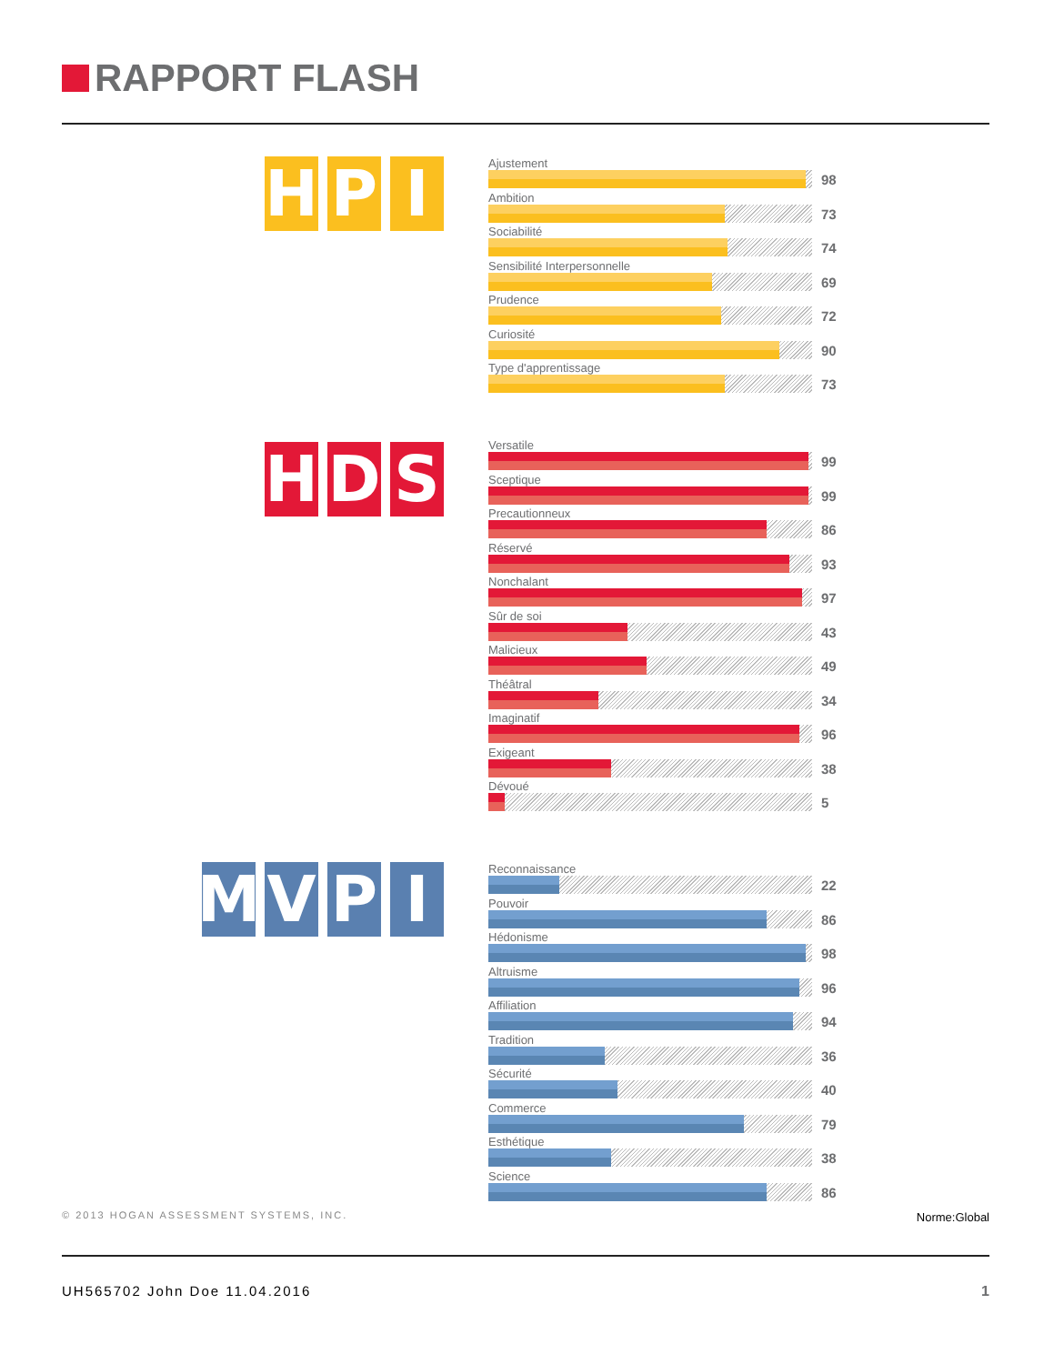RAPPORT FLASH
H P I
Ajustement
98
Ambition
73
Sociabilité
74
Sensibilité Interpersonnelle
69
Prudence
72
Curiosité
90
Type d'apprentissage
73
H D S
Versatile
99
Sceptique
99
Precautionneux
86
Réservé
93
Nonchalant
97
Sûr de soi
43
Malicieux
49
Théâtral
34
Imaginatif
96
Exigeant
38
Dévoué
5
M V P I
Reconnaissance
22
Pouvoir
86
Hédonisme
98
Altruisme
96
Affiliation
94
Tradition
36
Sécurité
40
Commerce
79
Esthétique
38
Science
86
© 2013 HOGAN ASSESSMENT SYSTEMS, INC.
Norme:Global
UH565702 John Doe 11.04.2016 1